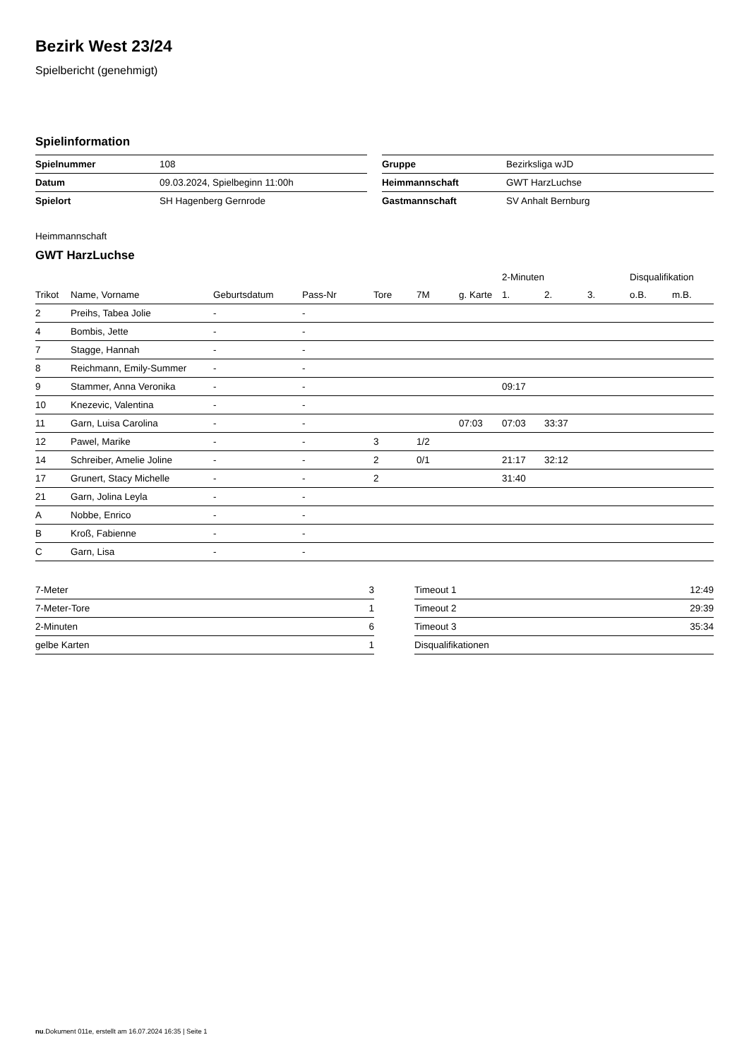Bezirk West 23/24
Spielbericht (genehmigt)
Spielinformation
| Spielnummer | 108 |
| Datum | 09.03.2024, Spielbeginn 11:00h |
| Spielort | SH Hagenberg Gernrode |
| Gruppe | Bezirksliga wJD |
| Heimmannschaft | GWT HarzLuchse |
| Gastmannschaft | SV Anhalt Bernburg |
Heimmannschaft
GWT HarzLuchse
| | | | | | | | 2-Minuten | | | Disqualifikation | |
| --- | --- | --- | --- | --- | --- | --- | --- | --- | --- | --- | --- |
| Trikot | Name, Vorname | Geburtsdatum | Pass-Nr | Tore | 7M | g. Karte | 1. | 2. | 3. | o.B. | m.B. |
| 2 | Preihs, Tabea Jolie | - | - | | | | | | | | |
| 4 | Bombis, Jette | - | - | | | | | | | | |
| 7 | Stagge, Hannah | - | - | | | | | | | | |
| 8 | Reichmann, Emily-Summer | - | - | | | | | | | | |
| 9 | Stammer, Anna Veronika | - | - | | | | 09:17 | | | | |
| 10 | Knezevic, Valentina | - | - | | | | | | | | |
| 11 | Garn, Luisa Carolina | - | - | | | 07:03 | 07:03 | 33:37 | | | |
| 12 | Pawel, Marike | - | - | 3 | 1/2 | | | | | | |
| 14 | Schreiber, Amelie Joline | - | - | 2 | 0/1 | | 21:17 | 32:12 | | | |
| 17 | Grunert, Stacy Michelle | - | - | 2 | | | 31:40 | | | | |
| 21 | Garn, Jolina Leyla | - | - | | | | | | | | |
| A | Nobbe, Enrico | - | - | | | | | | | | |
| B | Kroß, Fabienne | - | - | | | | | | | | |
| C | Garn, Lisa | - | - | | | | | | | | |
| 7-Meter | 3 |
| 7-Meter-Tore | 1 |
| 2-Minuten | 6 |
| gelbe Karten | 1 |
| Timeout 1 | 12:49 |
| Timeout 2 | 29:39 |
| Timeout 3 | 35:34 |
| Disqualifikationen | |
nu.Dokument 011e, erstellt am 16.07.2024 16:35 | Seite 1